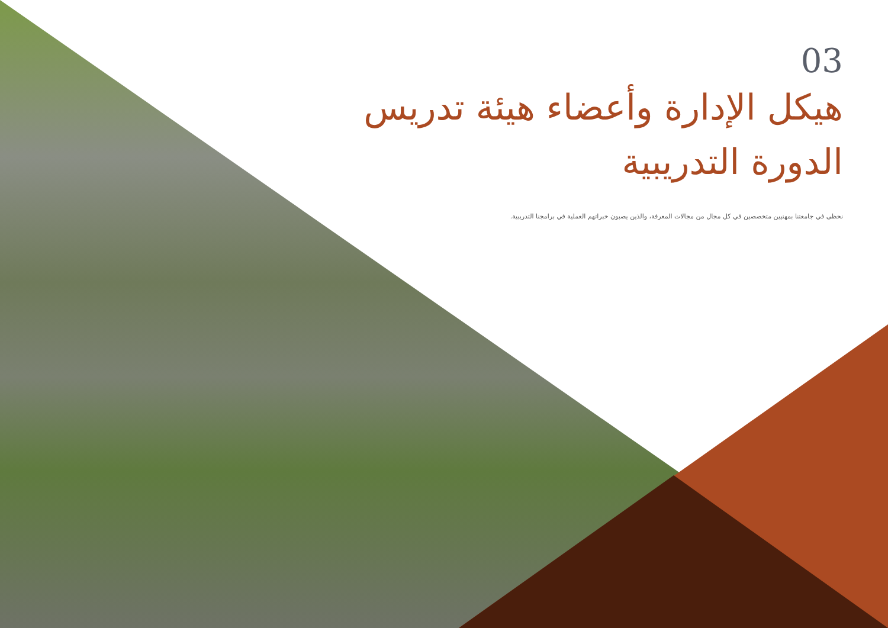03
هيكل الإدارة وأعضاء هيئة تدريس الدورة التدريبية
نحظى في جامعتنا بمهنيين متخصصين في كل مجال من مجالات المعرفة، والذين يصبون خبراتهم العملية في برامجنا التدريبية.